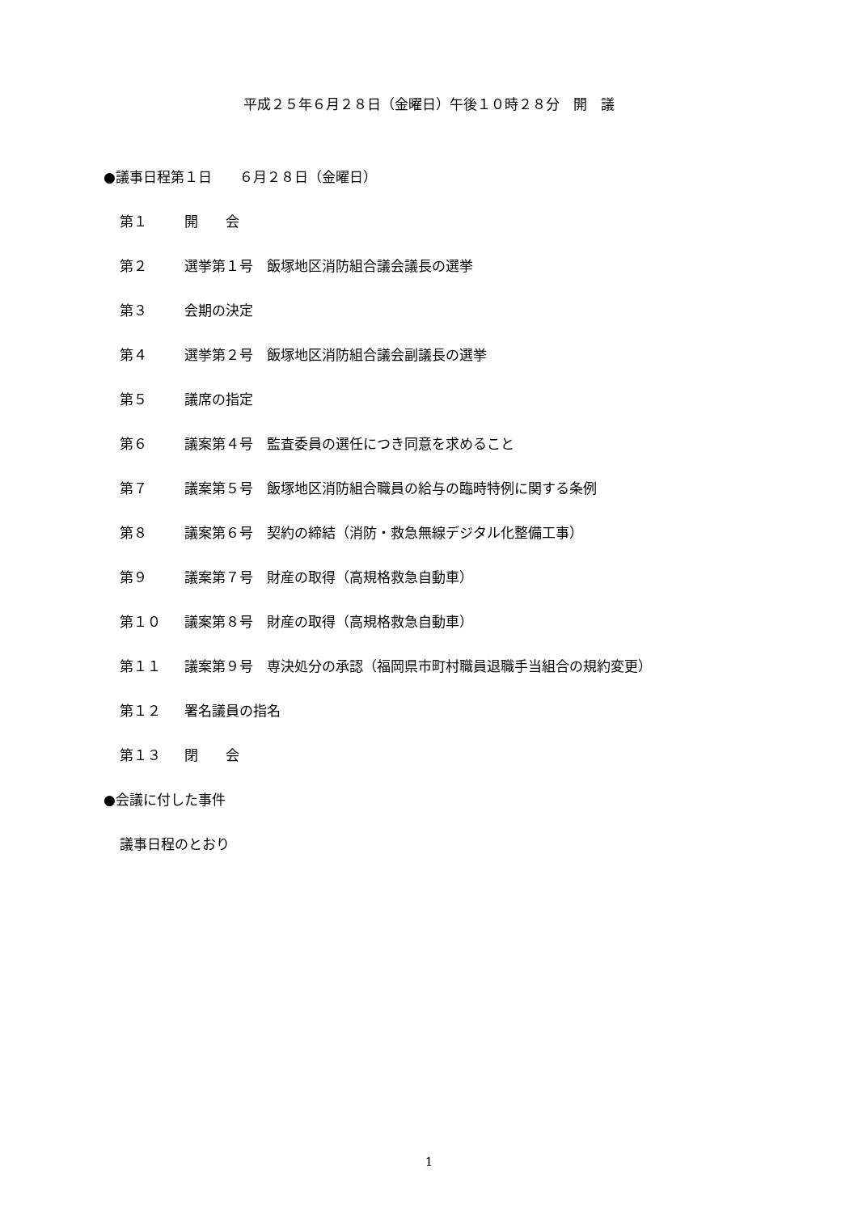平成２５年６月２８日（金曜日）午後１０時２８分　開　議
●議事日程第１日　　６月２８日（金曜日）
第１ 開　　会
第２ 選挙第１号　飯塚地区消防組合議会議長の選挙
第３ 会期の決定
第４ 選挙第２号　飯塚地区消防組合議会副議長の選挙
第５ 議席の指定
第６ 議案第４号　監査委員の選任につき同意を求めること
第７ 議案第５号　飯塚地区消防組合職員の給与の臨時特例に関する条例
第８ 議案第６号　契約の締結（消防・救急無線デジタル化整備工事）
第９ 議案第７号　財産の取得（高規格救急自動車）
第１０ 議案第８号　財産の取得（高規格救急自動車）
第１１ 議案第９号　専決処分の承認（福岡県市町村職員退職手当組合の規約変更）
第１２ 署名議員の指名
第１３ 閉　　会
●会議に付した事件
議事日程のとおり
1